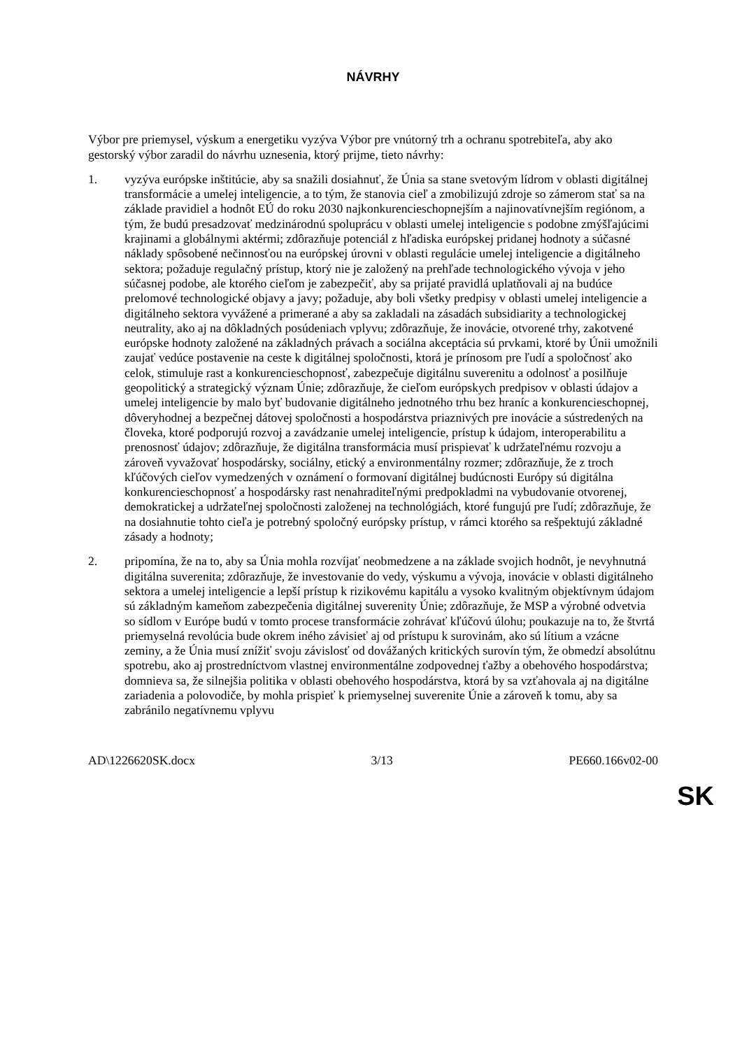NÁVRHY
Výbor pre priemysel, výskum a energetiku vyzýva Výbor pre vnútorný trh a ochranu spotrebiteľa, aby ako gestorský výbor zaradil do návrhu uznesenia, ktorý prijme, tieto návrhy:
1. vyzýva európske inštitúcie, aby sa snažili dosiahnuť, že Únia sa stane svetovým lídrom v oblasti digitálnej transformácie a umelej inteligencie, a to tým, že stanovia cieľ a zmobilizujú zdroje so zámerom stať sa na základe pravidiel a hodnôt EÚ do roku 2030 najkonkurencieschopnejším a najinovatívnejším regiónom, a tým, že budú presadzovať medzinárodnú spoluprácu v oblasti umelej inteligencie s podobne zmýšľajúcimi krajinami a globálnymi aktérmi; zdôrazňuje potenciál z hľadiska európskej pridanej hodnoty a súčasné náklady spôsobené nečinnosťou na európskej úrovni v oblasti regulácie umelej inteligencie a digitálneho sektora; požaduje regulačný prístup, ktorý nie je založený na prehľade technologického vývoja v jeho súčasnej podobe, ale ktorého cieľom je zabezpečiť, aby sa prijaté pravidlá uplatňovali aj na budúce prelomové technologické objavy a javy; požaduje, aby boli všetky predpisy v oblasti umelej inteligencie a digitálneho sektora vyvážené a primerané a aby sa zakladali na zásadách subsidiarity a technologickej neutrality, ako aj na dôkladných posúdeniach vplyvu; zdôrazňuje, že inovácie, otvorené trhy, zakotvené európske hodnoty založené na základných právach a sociálna akceptácia sú prvkami, ktoré by Únii umožnili zaujať vedúce postavenie na ceste k digitálnej spoločnosti, ktorá je prínosom pre ľudí a spoločnosť ako celok, stimuluje rast a konkurencieschopnosť, zabezpečuje digitálnu suverenitu a odolnosť a posilňuje geopolitický a strategický význam Únie; zdôrazňuje, že cieľom európskych predpisov v oblasti údajov a umelej inteligencie by malo byť budovanie digitálneho jednotného trhu bez hraníc a konkurencieschopnej, dôveryhodnej a bezpečnej dátovej spoločnosti a hospodárstva priaznivých pre inovácie a sústredených na človeka, ktoré podporujú rozvoj a zavádzanie umelej inteligencie, prístup k údajom, interoperabilitu a prenosnosť údajov; zdôrazňuje, že digitálna transformácia musí prispievať k udržateľnému rozvoju a zároveň vyvažovať hospodársky, sociálny, etický a environmentálny rozmer; zdôrazňuje, že z troch kľúčových cieľov vymedzených v oznámení o formovaní digitálnej budúcnosti Európy sú digitálna konkurencieschopnosť a hospodársky rast nenahraditeľnými predpokladmi na vybudovanie otvorenej, demokratickej a udržateľnej spoločnosti založenej na technológiách, ktoré fungujú pre ľudí; zdôrazňuje, že na dosiahnutie tohto cieľa je potrebný spoločný európsky prístup, v rámci ktorého sa rešpektujú základné zásady a hodnoty;
2. pripomína, že na to, aby sa Únia mohla rozvíjať neobmedzene a na základe svojich hodnôt, je nevyhnutná digitálna suverenita; zdôrazňuje, že investovanie do vedy, výskumu a vývoja, inovácie v oblasti digitálneho sektora a umelej inteligencie a lepší prístup k rizikovému kapitálu a vysoko kvalitným objektívnym údajom sú základným kameňom zabezpečenia digitálnej suverenity Únie; zdôrazňuje, že MSP a výrobné odvetvia so sídlom v Európe budú v tomto procese transformácie zohrávať kľúčovú úlohu; poukazuje na to, že štvrtá priemyselná revolúcia bude okrem iného závisieť aj od prístupu k surovinám, ako sú lítium a vzácne zeminy, a že Únia musí znížiť svoju závislosť od dovážaných kritických surovín tým, že obmedzí absolútnu spotrebu, ako aj prostredníctvom vlastnej environmentálne zodpovednej ťažby a obehového hospodárstva; domnieva sa, že silnejšia politika v oblasti obehového hospodárstva, ktorá by sa vzťahovala aj na digitálne zariadenia a polovodiče, by mohla prispieť k priemyselnej suverenite Únie a zároveň k tomu, aby sa zabránilo negatívnemu vplyvu
AD\1226620SK.docx 3/13 PE660.166v02-00
SK